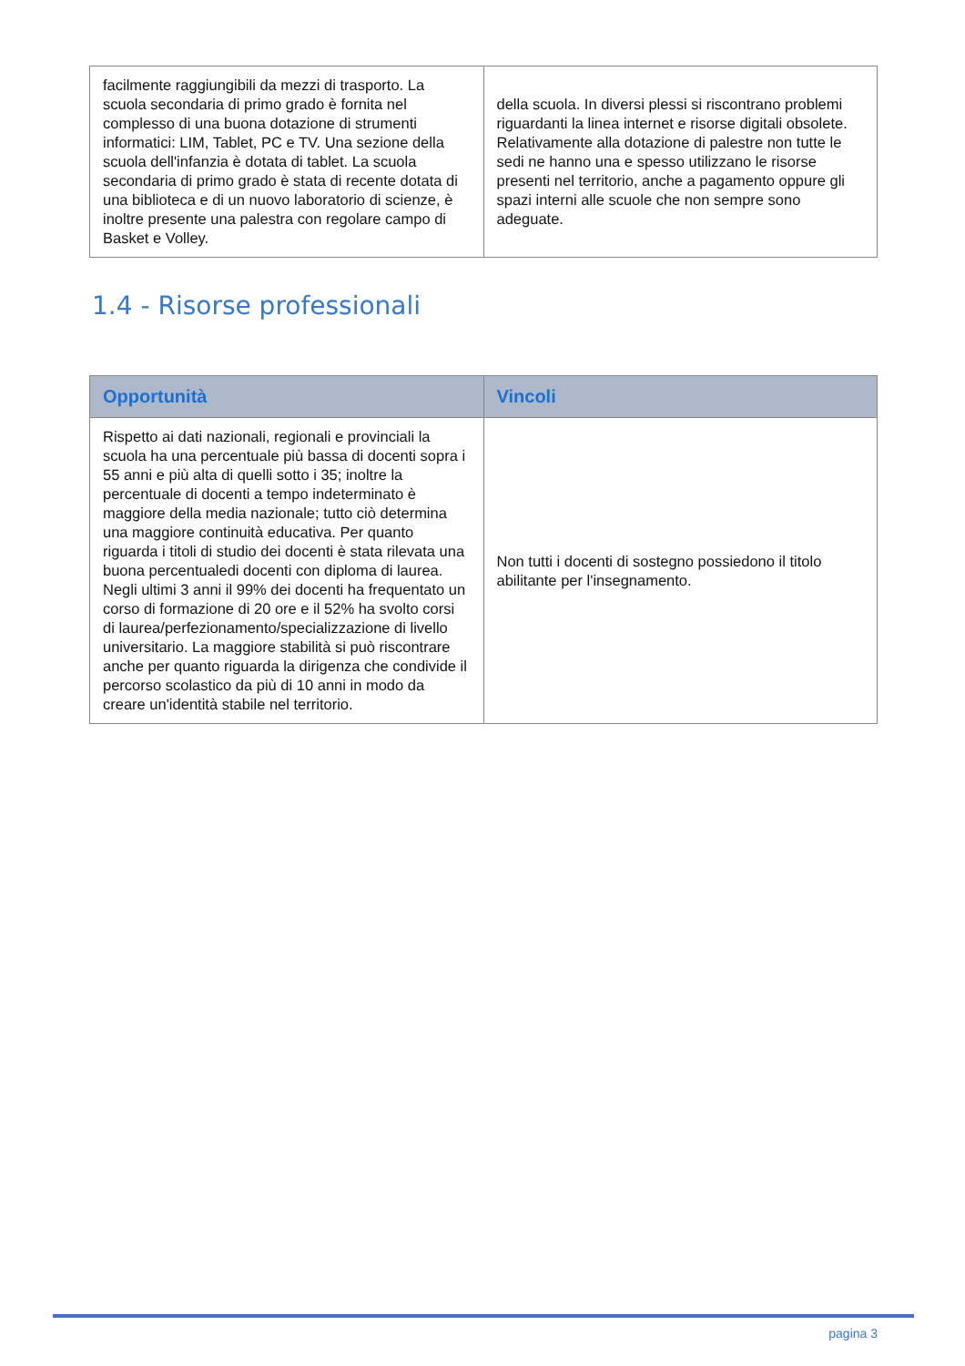| facilmente raggiungibili da mezzi di trasporto. La scuola secondaria di primo grado è fornita nel complesso di una buona dotazione di strumenti informatici: LIM, Tablet, PC e TV. Una sezione della scuola dell'infanzia è dotata di tablet. La scuola secondaria di primo grado è stata di recente dotata di una biblioteca e di un nuovo laboratorio di scienze, è inoltre presente una palestra con regolare campo di Basket e Volley. | della scuola. In diversi plessi si riscontrano problemi riguardanti la linea internet e risorse digitali obsolete. Relativamente alla dotazione di palestre non tutte le sedi ne hanno una e spesso utilizzano le risorse presenti nel territorio, anche a pagamento oppure gli spazi interni alle scuole che non sempre sono adeguate. |
1.4 - Risorse professionali
| Opportunità | Vincoli |
| --- | --- |
| Rispetto ai dati nazionali, regionali e provinciali la scuola ha una percentuale più bassa di docenti sopra i 55 anni e più alta di quelli sotto i 35; inoltre la percentuale di docenti a tempo indeterminato è maggiore della media nazionale; tutto ciò determina una maggiore continuità educativa. Per quanto riguarda i titoli di studio dei docenti è stata rilevata una buona percentualedi docenti con diploma di laurea. Negli ultimi 3 anni il 99% dei docenti ha frequentato un corso di formazione di 20 ore e il 52% ha svolto corsi di laurea/perfezionamento/specializzazione di livello universitario. La maggiore stabilità si può riscontrare anche per quanto riguarda la dirigenza che condivide il percorso scolastico da più di 10 anni in modo da creare un'identità stabile nel territorio. | Non tutti i docenti di sostegno possiedono il titolo abilitante per l'insegnamento. |
pagina 3